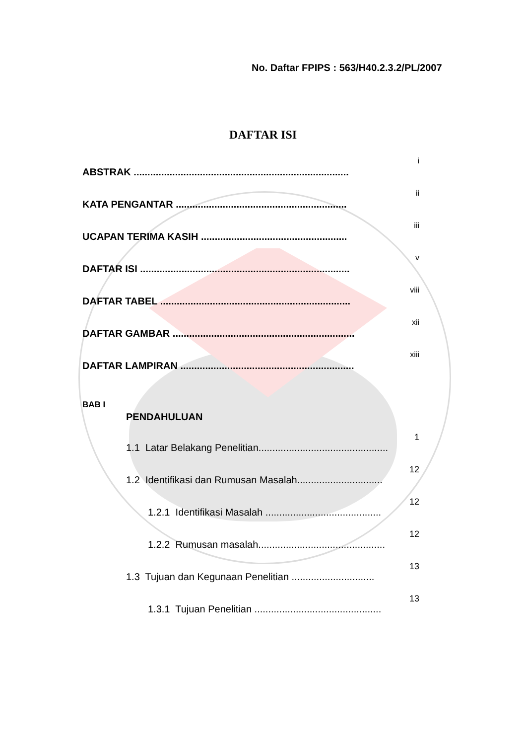No. Daftar FPIPS : 563/H40.2.3.2/PL/2007
DAFTAR ISI
i
ABSTRAK ..............................................................................
ii
KATA PENGANTAR ..............................................................
iii
UCAPAN TERIMA KASIH .....................................................
v
DAFTAR ISI ............................................................................
viii
DAFTAR TABEL .....................................................................
xii
DAFTAR GAMBAR ..................................................................
xiii
DAFTAR LAMPIRAN ...............................................................
BAB I
PENDAHULUAN
1
1.1 Latar Belakang Penelitian...............................................
12
1.2 Identifikasi dan Rumusan Masalah...............................
12
1.2.1 Identifikasi Masalah ..........................................
12
1.2.2 Rumusan masalah..............................................
13
1.3 Tujuan dan Kegunaan Penelitian ..............................
13
1.3.1 Tujuan Penelitian ..............................................